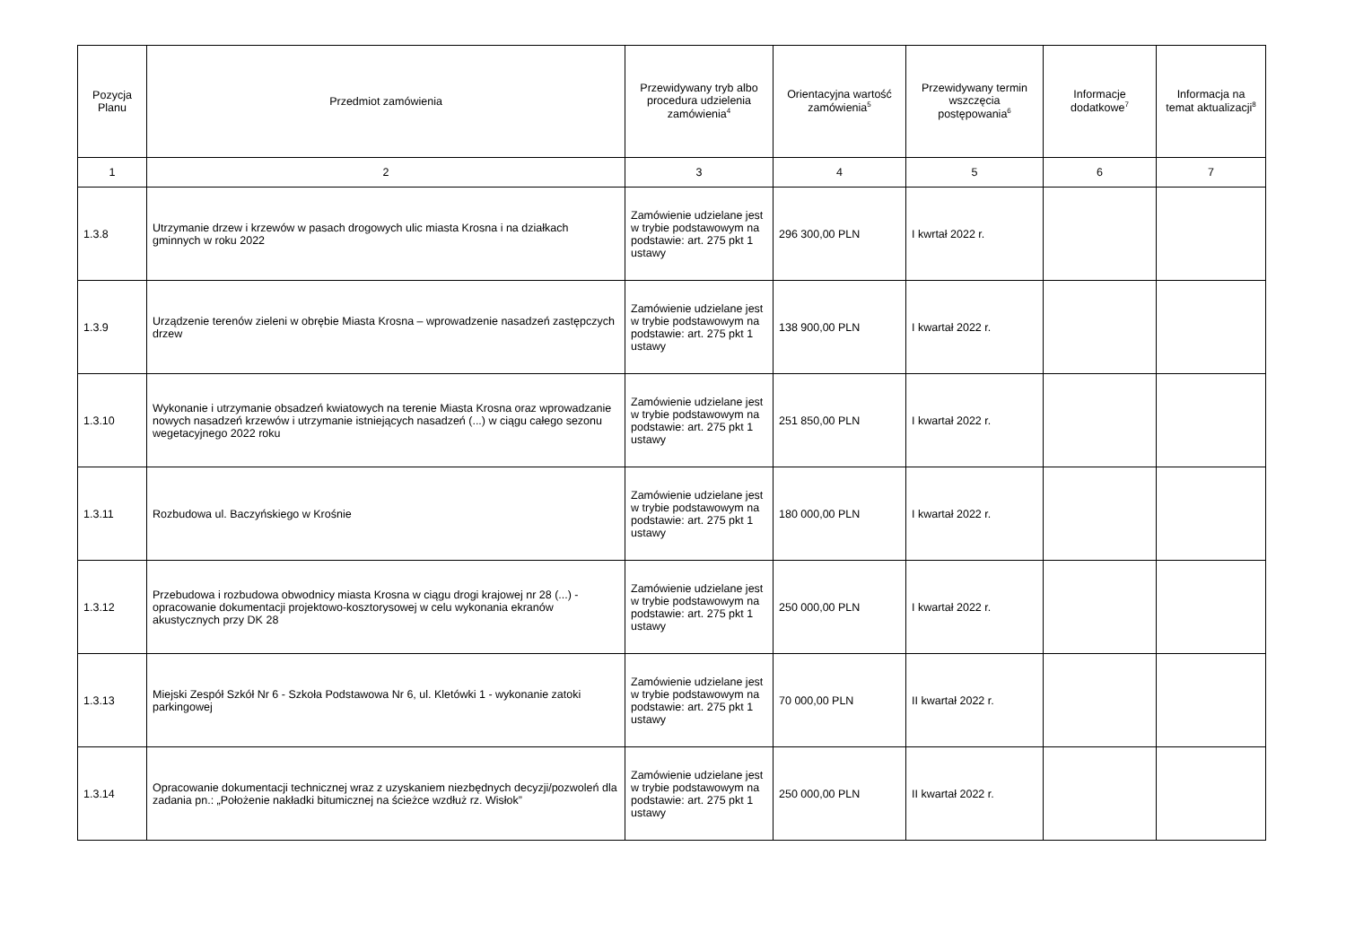| Pozycja Planu | Przedmiot zamówienia | Przewidywany tryb albo procedura udzielenia zamówienia<sup>4</sup> | Orientacyjna wartość zamówienia<sup>5</sup> | Przewidywany termin wszczęcia postępowania<sup>6</sup> | Informacje dodatkowe<sup>7</sup> | Informacja na temat aktualizacji<sup>8</sup> |
| --- | --- | --- | --- | --- | --- | --- |
| 1 | 2 | 3 | 4 | 5 | 6 | 7 |
| 1.3.8 | Utrzymanie drzew i krzewów w pasach drogowych ulic miasta Krosna i na działkach gminnych w roku 2022 | Zamówienie udzielane jest w trybie podstawowym na podstawie: art. 275 pkt 1 ustawy | 296 300,00 PLN | I kwrtał 2022 r. | | |
| 1.3.9 | Urządzenie terenów zieleni w obrębie Miasta Krosna – wprowadzenie nasadzeń zastępczych drzew | Zamówienie udzielane jest w trybie podstawowym na podstawie: art. 275 pkt 1 ustawy | 138 900,00 PLN | I kwartał 2022 r. | | |
| 1.3.10 | Wykonanie i utrzymanie obsadzeń kwiatowych na terenie Miasta Krosna oraz wprowadzanie nowych nasadzeń krzewów i utrzymanie istniejących nasadzeń (...) w ciągu całego sezonu wegetacyjnego 2022 roku | Zamówienie udzielane jest w trybie podstawowym na podstawie: art. 275 pkt 1 ustawy | 251 850,00 PLN | I kwartał 2022 r. | | |
| 1.3.11 | Rozbudowa ul. Baczyńskiego w Krośnie | Zamówienie udzielane jest w trybie podstawowym na podstawie: art. 275 pkt 1 ustawy | 180 000,00 PLN | I kwartał 2022 r. | | |
| 1.3.12 | Przebudowa i rozbudowa obwodnicy miasta Krosna w ciągu drogi krajowej nr 28 (...) - opracowanie dokumentacji projektowo-kosztorysowej w celu wykonania ekranów akustycznych przy DK 28 | Zamówienie udzielane jest w trybie podstawowym na podstawie: art. 275 pkt 1 ustawy | 250 000,00 PLN | I kwartał 2022 r. | | |
| 1.3.13 | Miejski Zespół Szkół Nr 6 - Szkoła Podstawowa Nr 6, ul. Kletówki 1 - wykonanie zatoki parkingowej | Zamówienie udzielane jest w trybie podstawowym na podstawie: art. 275 pkt 1 ustawy | 70 000,00 PLN | II kwartał 2022 r. | | |
| 1.3.14 | Opracowanie dokumentacji technicznej wraz z uzyskaniem niezbędnych decyzji/pozwoleń dla zadania pn.: „Położenie nakładki bitumicznej na ścieżce wzdłuż rz. Wisłok” | Zamówienie udzielane jest w trybie podstawowym na podstawie: art. 275 pkt 1 ustawy | 250 000,00 PLN | II kwartał 2022 r. | | |